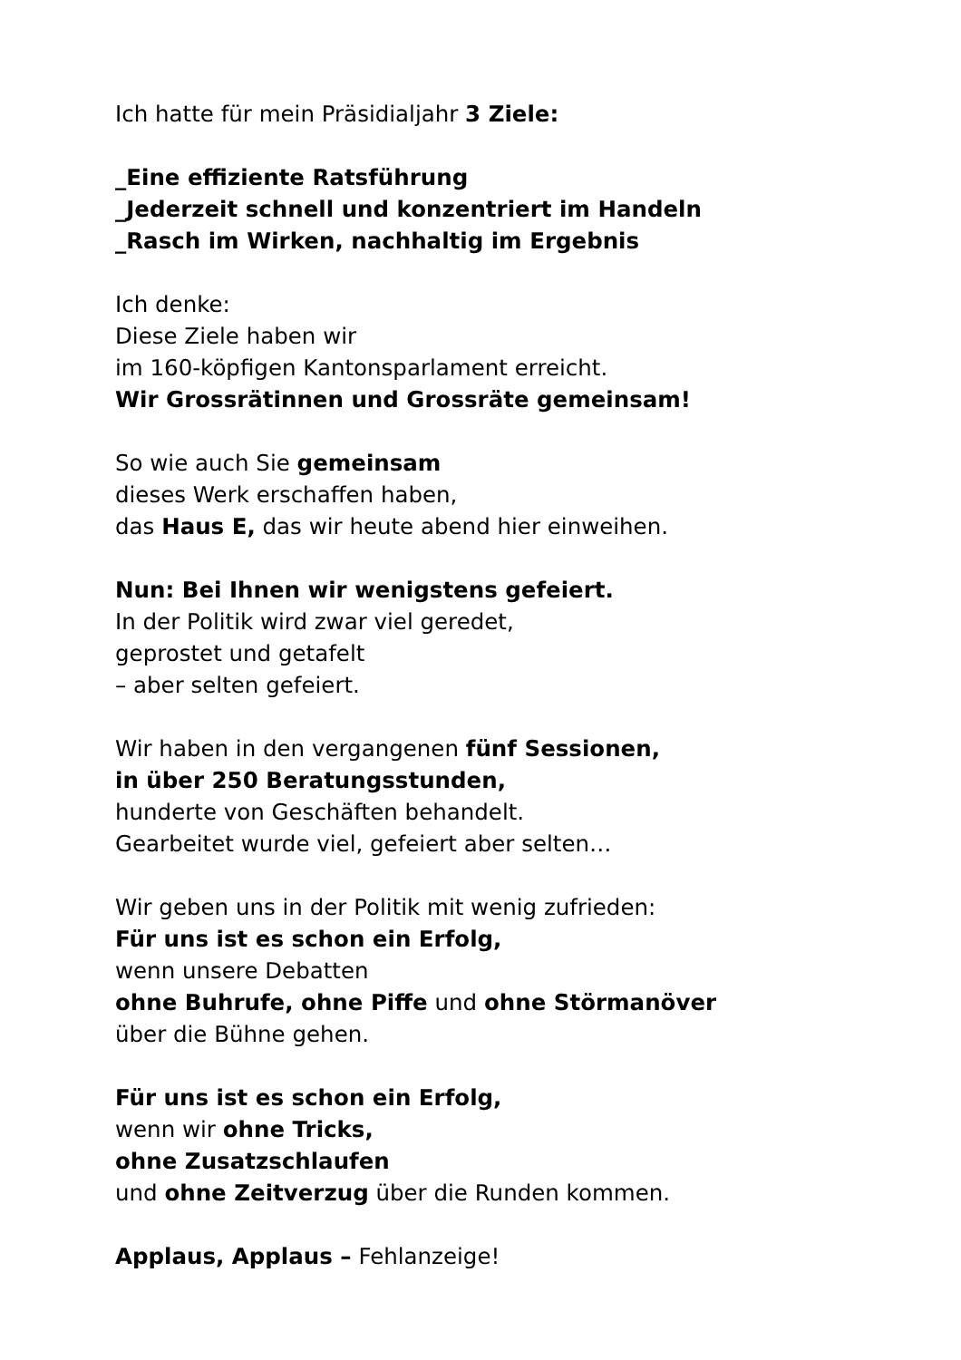Ich hatte für mein Präsidialjahr 3 Ziele:
_Eine effiziente Ratsführung
_Jederzeit schnell und konzentriert im Handeln
_Rasch im Wirken, nachhaltig im Ergebnis
Ich denke:
Diese Ziele haben wir
im 160-köpfigen Kantonsparlament erreicht.
Wir Grossrätinnen und Grossräte gemeinsam!
So wie auch Sie gemeinsam
dieses Werk erschaffen haben,
das Haus E, das wir heute abend hier einweihen.
Nun: Bei Ihnen wir wenigstens gefeiert.
In der Politik wird zwar viel geredet,
geprostet und getafelt
– aber selten gefeiert.
Wir haben in den vergangenen fünf Sessionen,
in über 250 Beratungsstunden,
hunderte von Geschäften behandelt.
Gearbeitet wurde viel, gefeiert aber selten…
Wir geben uns in der Politik mit wenig zufrieden:
Für uns ist es schon ein Erfolg,
wenn unsere Debatten
ohne Buhrufe, ohne Piffe und ohne Störmanöver
über die Bühne gehen.
Für uns ist es schon ein Erfolg,
wenn wir ohne Tricks,
ohne Zusatzschlaufen
und ohne Zeitverzug über die Runden kommen.
Applaus, Applaus – Fehlanzeige!